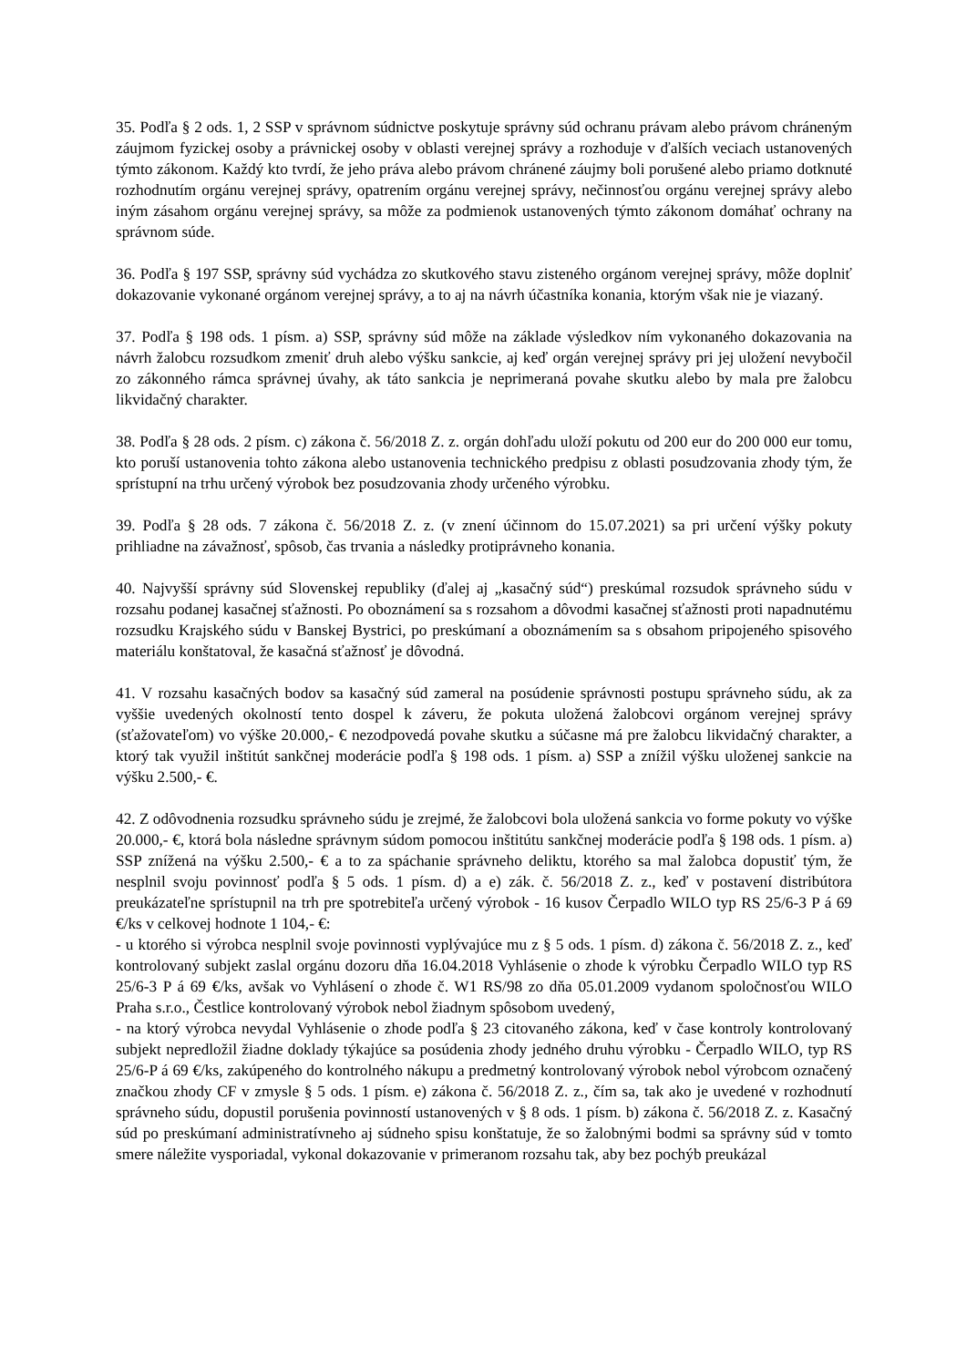35. Podľa § 2 ods. 1, 2 SSP v správnom súdnictve poskytuje správny súd ochranu právam alebo právom chráneným záujmom fyzickej osoby a právnickej osoby v oblasti verejnej správy a rozhoduje v ďalších veciach ustanovených týmto zákonom. Každý kto tvrdí, že jeho práva alebo právom chránené záujmy boli porušené alebo priamo dotknuté rozhodnutím orgánu verejnej správy, opatrením orgánu verejnej správy, nečinnosťou orgánu verejnej správy alebo iným zásahom orgánu verejnej správy, sa môže za podmienok ustanovených týmto zákonom domáhať ochrany na správnom súde.
36. Podľa § 197 SSP, správny súd vychádza zo skutkového stavu zisteného orgánom verejnej správy, môže doplniť dokazovanie vykonané orgánom verejnej správy, a to aj na návrh účastníka konania, ktorým však nie je viazaný.
37. Podľa § 198 ods. 1 písm. a) SSP, správny súd môže na základe výsledkov ním vykonaného dokazovania na návrh žalobcu rozsudkom zmeniť druh alebo výšku sankcie, aj keď orgán verejnej správy pri jej uložení nevybočil zo zákonného rámca správnej úvahy, ak táto sankcia je neprimeraná povahe skutku alebo by mala pre žalobcu likvidačný charakter.
38. Podľa § 28 ods. 2 písm. c) zákona č. 56/2018 Z. z. orgán dohľadu uloží pokutu od 200 eur do 200 000 eur tomu, kto poruší ustanovenia tohto zákona alebo ustanovenia technického predpisu z oblasti posudzovania zhody tým, že sprístupní na trhu určený výrobok bez posudzovania zhody určeného výrobku.
39. Podľa § 28 ods. 7 zákona č. 56/2018 Z. z. (v znení účinnom do 15.07.2021) sa pri určení výšky pokuty prihliadne na závažnosť, spôsob, čas trvania a následky protiprávneho konania.
40. Najvyšší správny súd Slovenskej republiky (ďalej aj „kasačný súd“) preskúmal rozsudok správneho súdu v rozsahu podanej kasačnej sťažnosti. Po oboznámení sa s rozsahom a dôvodmi kasačnej sťažnosti proti napadnutému rozsudku Krajského súdu v Banskej Bystrici, po preskúmaní a oboznámením sa s obsahom pripojeného spisového materiálu konštatoval, že kasačná sťažnosť je dôvodná.
41. V rozsahu kasačných bodov sa kasačný súd zameral na posúdenie správnosti postupu správneho súdu, ak za vyššie uvedených okolností tento dospel k záveru, že pokuta uložená žalobcovi orgánom verejnej správy (sťažovateľom) vo výške 20.000,- € nezodpovedá povahe skutku a súčasne má pre žalobcu likvidačný charakter, a ktorý tak využil inštitút sankčnej moderácie podľa § 198 ods. 1 písm. a) SSP a znížil výšku uloženej sankcie na výšku 2.500,- €.
42. Z odôvodnenia rozsudku správneho súdu je zrejmé, že žalobcovi bola uložená sankcia vo forme pokuty vo výške 20.000,- €, ktorá bola následne správnym súdom pomocou inštitútu sankčnej moderácie podľa § 198 ods. 1 písm. a) SSP znížená na výšku 2.500,- € a to za spáchanie správneho deliktu, ktorého sa mal žalobca dopustiť tým, že nesplnil svoju povinnosť podľa § 5 ods. 1 písm. d) a e) zák. č. 56/2018 Z. z., keď v postavení distribútora preukázateľne sprístupnil na trh pre spotrebiteľa určený výrobok - 16 kusov Čerpadlo WILO typ RS 25/6-3 P á 69 €/ks v celkovej hodnote 1 104,- €:
- u ktorého si výrobca nesplnil svoje povinnosti vyplývajúce mu z § 5 ods. 1 písm. d) zákona č. 56/2018 Z. z., keď kontrolovaný subjekt zaslal orgánu dozoru dňa 16.04.2018 Vyhlásenie o zhode k výrobku Čerpadlo WILO typ RS 25/6-3 P á 69 €/ks, avšak vo Vyhlásení o zhode č. W1 RS/98 zo dňa 05.01.2009 vydanom spoločnosťou WILO Praha s.r.o., Čestlice kontrolovaný výrobok nebol žiadnym spôsobom uvedený,
- na ktorý výrobca nevydal Vyhlásenie o zhode podľa § 23 citovaného zákona, keď v čase kontroly kontrolovaný subjekt nepredložil žiadne doklady týkajúce sa posúdenia zhody jedného druhu výrobku - Čerpadlo WILO, typ RS 25/6-P á 69 €/ks, zakúpeného do kontrolného nákupu a predmetný kontrolovaný výrobok nebol výrobcom označený značkou zhody CF v zmysle § 5 ods. 1 písm. e) zákona č. 56/2018 Z. z., čím sa, tak ako je uvedené v rozhodnutí správneho súdu, dopustil porušenia povinností ustanovených v § 8 ods. 1 písm. b) zákona č. 56/2018 Z. z. Kasačný súd po preskúmaní administratívneho aj súdneho spisu konštatuje, že so žalobnými bodmi sa správny súd v tomto smere náležite vysporiadal, vykonal dokazovanie v primeranom rozsahu tak, aby bez pochýb preukázal